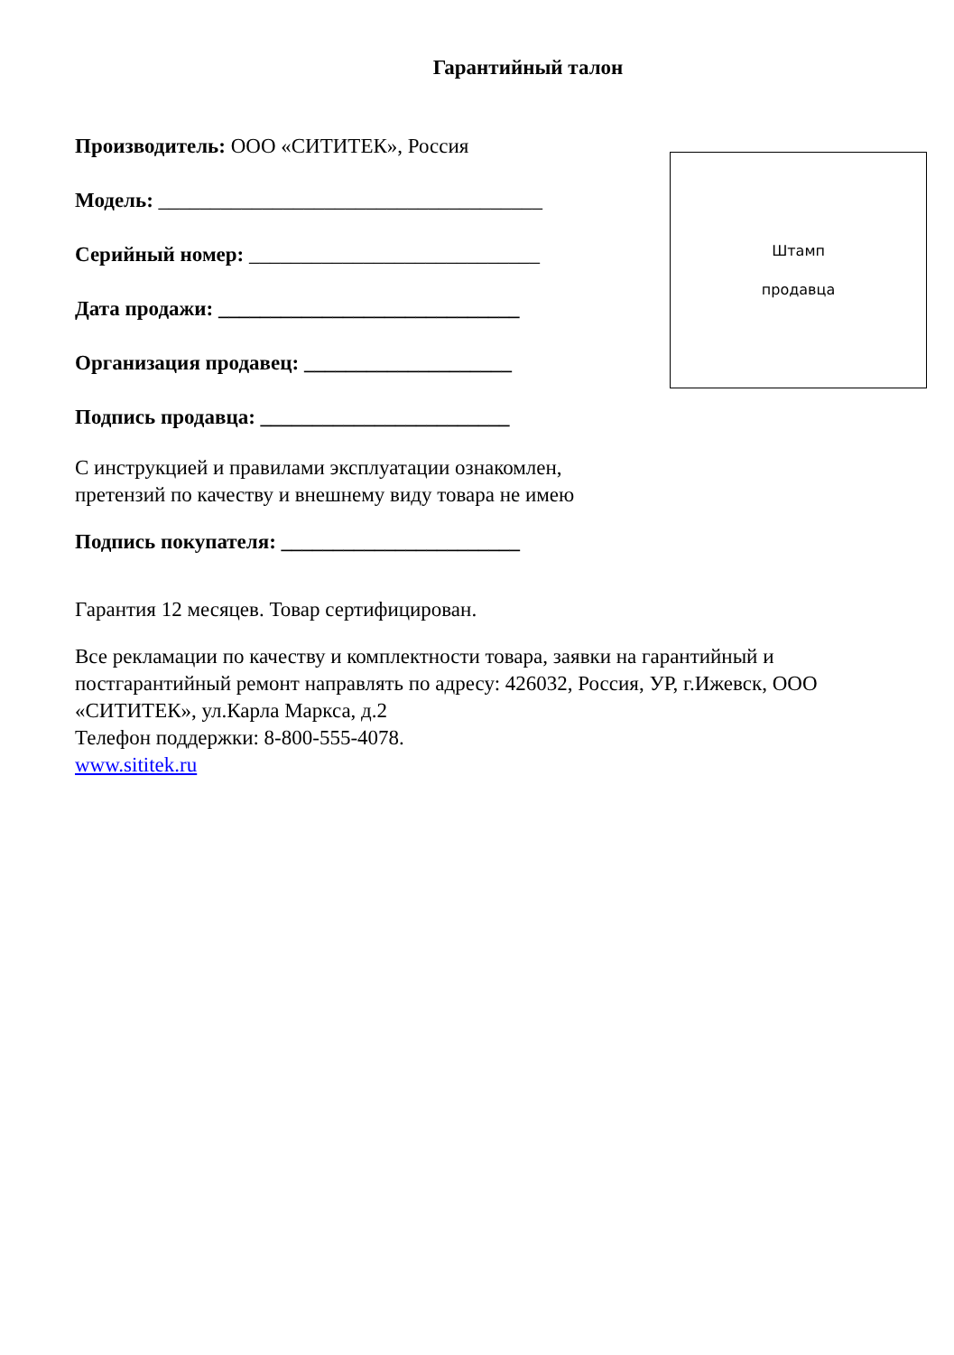Гарантийный талон
Производитель: ООО «СИТИТЕК», Россия
Модель: _____________________________________
Серийный номер: ____________________________
Дата продажи: _____________________________
Организация продавец: ____________________
Подпись продавца: ________________________
Штамп
продавца
С инструкцией и правилами эксплуатации ознакомлен,
претензий по качеству и внешнему виду товара не имею
Подпись покупателя: _______________________
Гарантия 12 месяцев. Товар сертифицирован.
Все рекламации по качеству и комплектности товара, заявки на гарантийный и постгарантийный ремонт направлять по адресу: 426032, Россия, УР, г.Ижевск, ООО «СИТИТЕК», ул.Карла Маркса, д.2
Телефон поддержки: 8-800-555-4078.
www.sititek.ru